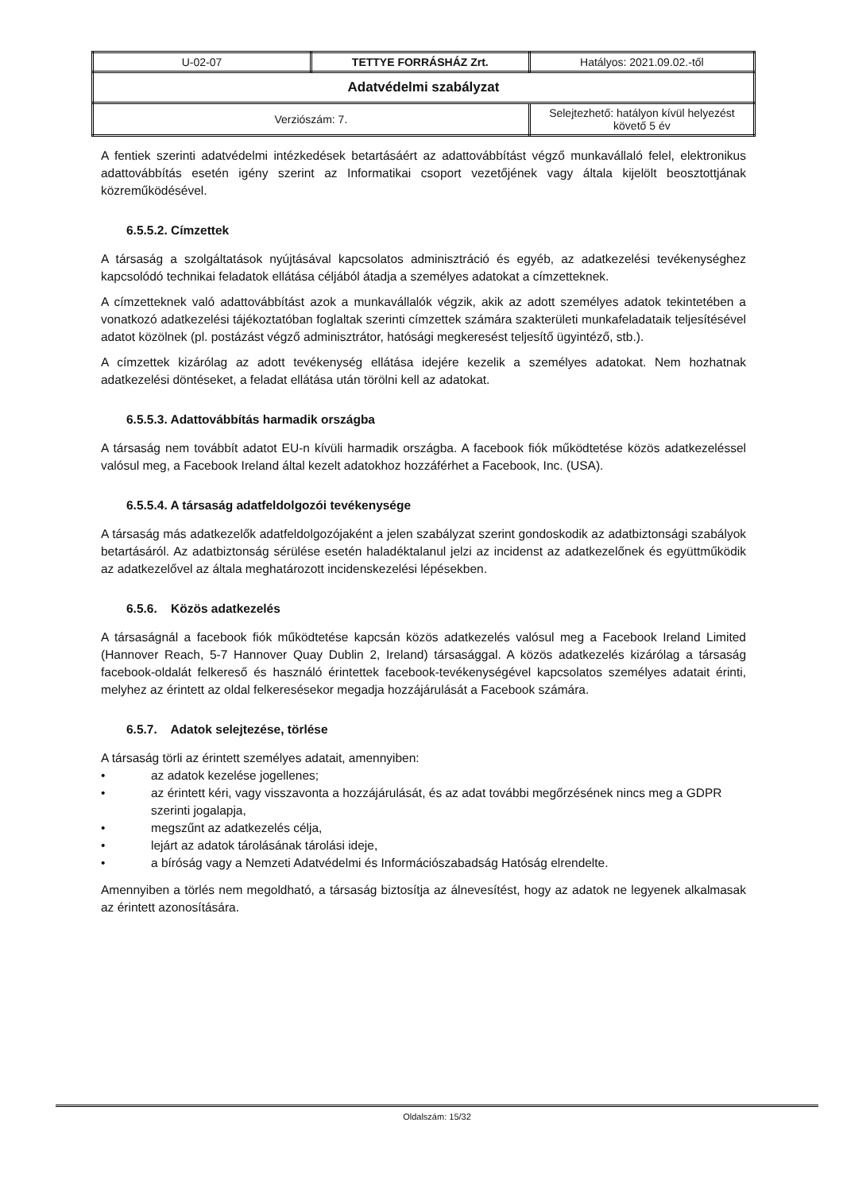| U-02-07 | TETTYE FORRÁSHÁZ Zrt. | Hatályos: 2021.09.02.-től |
| Adatvédelmi szabályzat | | |
| Verziószám: 7. | | Selejtezhető: hatályon kívül helyezést követő 5 év |
A fentiek szerinti adatvédelmi intézkedések betartásáért az adattovábbítást végző munkavállaló felel, elektronikus adattovábbítás esetén igény szerint az Informatikai csoport vezetőjének vagy általa kijelölt beosztottjának közreműködésével.
6.5.5.2. Címzettek
A társaság a szolgáltatások nyújtásával kapcsolatos adminisztráció és egyéb, az adatkezelési tevékenységhez kapcsolódó technikai feladatok ellátása céljából átadja a személyes adatokat a címzetteknek.
A címzetteknek való adattovábbítást azok a munkavállalók végzik, akik az adott személyes adatok tekintetében a vonatkozó adatkezelési tájékoztatóban foglaltak szerinti címzettek számára szakterületi munkafeladataik teljesítésével adatot közölnek (pl. postázást végző adminisztrátor, hatósági megkeresést teljesítő ügyintéző, stb.).
A címzettek kizárólag az adott tevékenység ellátása idejére kezelik a személyes adatokat. Nem hozhatnak adatkezelési döntéseket, a feladat ellátása után törölni kell az adatokat.
6.5.5.3. Adattovábbítás harmadik országba
A társaság nem továbbít adatot EU-n kívüli harmadik országba. A facebook fiók működtetése közös adatkezeléssel valósul meg, a Facebook Ireland által kezelt adatokhoz hozzáférhet a Facebook, Inc. (USA).
6.5.5.4. A társaság adatfeldolgozói tevékenysége
A társaság más adatkezelők adatfeldolgozójaként a jelen szabályzat szerint gondoskodik az adatbiztonsági szabályok betartásáról. Az adatbiztonság sérülése esetén haladéktalanul jelzi az incidenst az adatkezelőnek és együttműködik az adatkezelővel az általa meghatározott incidenskezelési lépésekben.
6.5.6. Közös adatkezelés
A társaságnál a facebook fiók működtetése kapcsán közös adatkezelés valósul meg a Facebook Ireland Limited (Hannover Reach, 5-7 Hannover Quay Dublin 2, Ireland) társasággal. A közös adatkezelés kizárólag a társaság facebook-oldalát felkereső és használó érintettek facebook-tevékenységével kapcsolatos személyes adatait érinti, melyhez az érintett az oldal felkeresésekor megadja hozzájárulását a Facebook számára.
6.5.7. Adatok selejtezése, törlése
A társaság törli az érintett személyes adatait, amennyiben:
• az adatok kezelése jogellenes;
• az érintett kéri, vagy visszavonta a hozzájárulását, és az adat további megőrzésének nincs meg a GDPR szerinti jogalapja,
• megszűnt az adatkezelés célja,
• lejárt az adatok tárolásának tárolási ideje,
• a bíróság vagy a Nemzeti Adatvédelmi és Információszabadság Hatóság elrendelte.
Amennyiben a törlés nem megoldható, a társaság biztosítja az álnevesítést, hogy az adatok ne legyenek alkalmasak az érintett azonosítására.
Oldalszám: 15/32